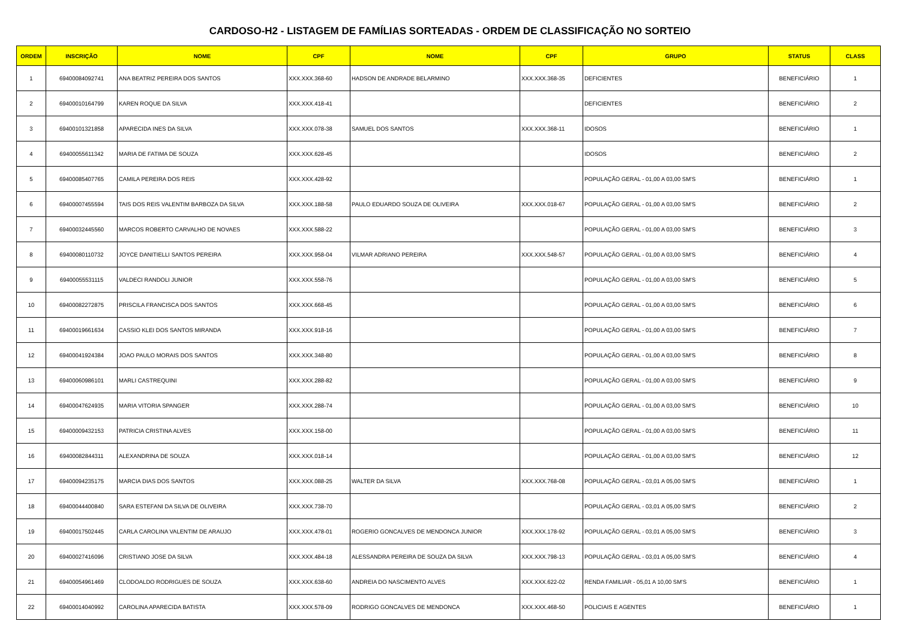CARDOSO-H2 - LISTAGEM DE FAMÍLIAS SORTEADAS - ORDEM DE CLASSIFICAÇÃO NO SORTEIO
| ORDEM | INSCRIÇÃO | NOME | CPF | NOME | CPF | GRUPO | STATUS | CLASS |
| --- | --- | --- | --- | --- | --- | --- | --- | --- |
| 1 | 69400084092741 | ANA BEATRIZ PEREIRA DOS SANTOS | XXX.XXX.368-60 | HADSON DE ANDRADE BELARMINO | XXX.XXX.368-35 | DEFICIENTES | BENEFICIÁRIO | 1 |
| 2 | 69400010164799 | KAREN ROQUE DA SILVA | XXX.XXX.418-41 | | | DEFICIENTES | BENEFICIÁRIO | 2 |
| 3 | 69400101321858 | APARECIDA INES DA SILVA | XXX.XXX.078-38 | SAMUEL DOS SANTOS | XXX.XXX.368-11 | IDOSOS | BENEFICIÁRIO | 1 |
| 4 | 69400055611342 | MARIA DE FATIMA DE SOUZA | XXX.XXX.628-45 | | | IDOSOS | BENEFICIÁRIO | 2 |
| 5 | 69400085407765 | CAMILA PEREIRA DOS REIS | XXX.XXX.428-92 | | | POPULAÇÃO GERAL - 01,00 A 03,00 SM'S | BENEFICIÁRIO | 1 |
| 6 | 69400007455594 | TAIS DOS REIS VALENTIM BARBOZA DA SILVA | XXX.XXX.188-58 | PAULO EDUARDO SOUZA DE OLIVEIRA | XXX.XXX.018-67 | POPULAÇÃO GERAL - 01,00 A 03,00 SM'S | BENEFICIÁRIO | 2 |
| 7 | 69400032445560 | MARCOS ROBERTO CARVALHO DE NOVAES | XXX.XXX.588-22 | | | POPULAÇÃO GERAL - 01,00 A 03,00 SM'S | BENEFICIÁRIO | 3 |
| 8 | 69400080110732 | JOYCE DANITIELLI SANTOS PEREIRA | XXX.XXX.958-04 | VILMAR ADRIANO PEREIRA | XXX.XXX.548-57 | POPULAÇÃO GERAL - 01,00 A 03,00 SM'S | BENEFICIÁRIO | 4 |
| 9 | 69400055531115 | VALDECI RANDOLI JUNIOR | XXX.XXX.558-76 | | | POPULAÇÃO GERAL - 01,00 A 03,00 SM'S | BENEFICIÁRIO | 5 |
| 10 | 69400082272875 | PRISCILA FRANCISCA DOS SANTOS | XXX.XXX.668-45 | | | POPULAÇÃO GERAL - 01,00 A 03,00 SM'S | BENEFICIÁRIO | 6 |
| 11 | 69400019661634 | CASSIO KLEI DOS SANTOS MIRANDA | XXX.XXX.918-16 | | | POPULAÇÃO GERAL - 01,00 A 03,00 SM'S | BENEFICIÁRIO | 7 |
| 12 | 69400041924384 | JOAO PAULO MORAIS DOS SANTOS | XXX.XXX.348-80 | | | POPULAÇÃO GERAL - 01,00 A 03,00 SM'S | BENEFICIÁRIO | 8 |
| 13 | 69400060986101 | MARLI CASTREQUINI | XXX.XXX.288-82 | | | POPULAÇÃO GERAL - 01,00 A 03,00 SM'S | BENEFICIÁRIO | 9 |
| 14 | 69400047624935 | MARIA VITORIA SPANGER | XXX.XXX.288-74 | | | POPULAÇÃO GERAL - 01,00 A 03,00 SM'S | BENEFICIÁRIO | 10 |
| 15 | 69400009432153 | PATRICIA CRISTINA ALVES | XXX.XXX.158-00 | | | POPULAÇÃO GERAL - 01,00 A 03,00 SM'S | BENEFICIÁRIO | 11 |
| 16 | 69400082844311 | ALEXANDRINA DE SOUZA | XXX.XXX.018-14 | | | POPULAÇÃO GERAL - 01,00 A 03,00 SM'S | BENEFICIÁRIO | 12 |
| 17 | 69400094235175 | MARCIA DIAS DOS SANTOS | XXX.XXX.088-25 | WALTER DA SILVA | XXX.XXX.768-08 | POPULAÇÃO GERAL - 03,01 A 05,00 SM'S | BENEFICIÁRIO | 1 |
| 18 | 69400044400840 | SARA ESTEFANI DA SILVA DE OLIVEIRA | XXX.XXX.738-70 | | | POPULAÇÃO GERAL - 03,01 A 05,00 SM'S | BENEFICIÁRIO | 2 |
| 19 | 69400017502445 | CARLA CAROLINA VALENTIM DE ARAUJO | XXX.XXX.478-01 | ROGERIO GONCALVES DE MENDONCA JUNIOR | XXX.XXX.178-92 | POPULAÇÃO GERAL - 03,01 A 05,00 SM'S | BENEFICIÁRIO | 3 |
| 20 | 69400027416096 | CRISTIANO JOSE DA SILVA | XXX.XXX.484-18 | ALESSANDRA PEREIRA DE SOUZA DA SILVA | XXX.XXX.798-13 | POPULAÇÃO GERAL - 03,01 A 05,00 SM'S | BENEFICIÁRIO | 4 |
| 21 | 69400054961469 | CLODOALDO RODRIGUES DE SOUZA | XXX.XXX.638-60 | ANDREIA DO NASCIMENTO ALVES | XXX.XXX.622-02 | RENDA FAMILIAR - 05,01 A 10,00 SM'S | BENEFICIÁRIO | 1 |
| 22 | 69400014040992 | CAROLINA APARECIDA BATISTA | XXX.XXX.578-09 | RODRIGO GONCALVES DE MENDONCA | XXX.XXX.468-50 | POLICIAIS E AGENTES | BENEFICIÁRIO | 1 |